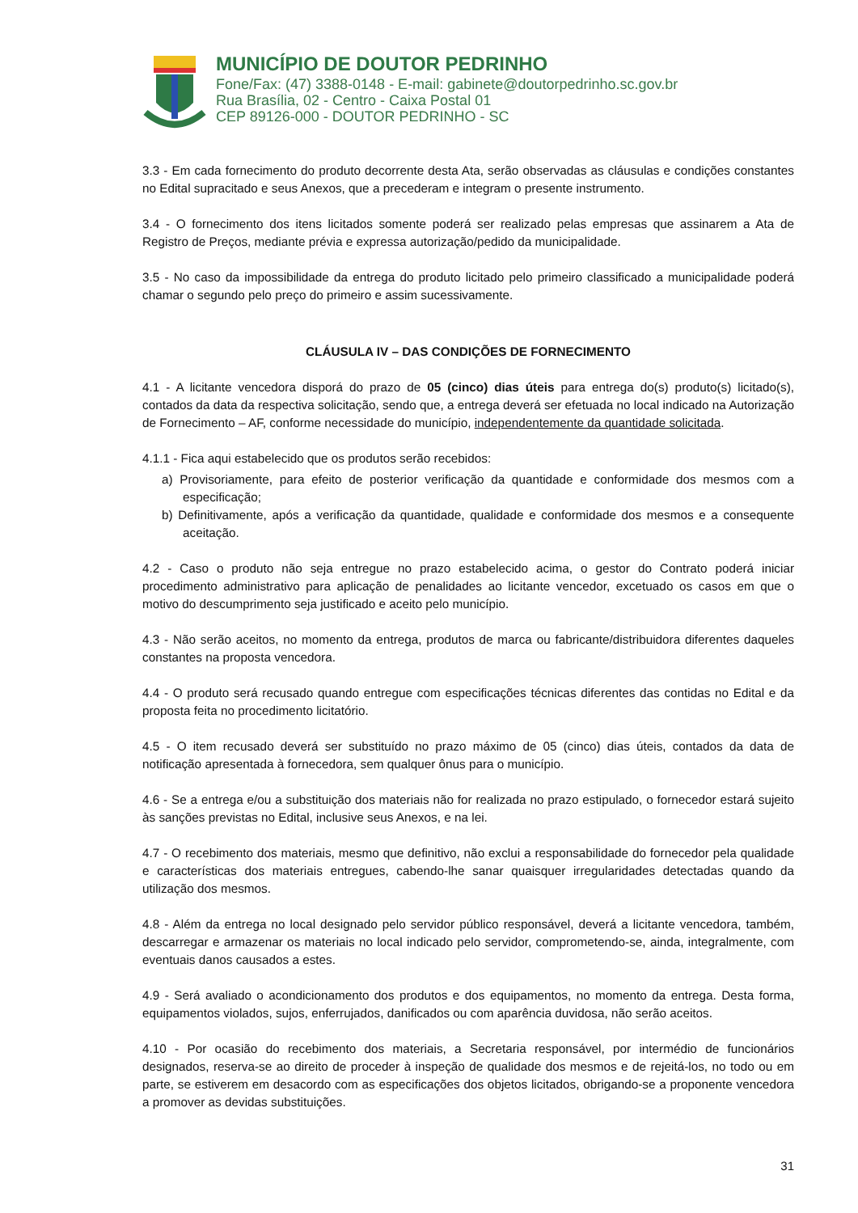MUNICÍPIO DE DOUTOR PEDRINHO
Fone/Fax: (47) 3388-0148 - E-mail: gabinete@doutorpedrinho.sc.gov.br
Rua Brasília, 02 - Centro - Caixa Postal 01
CEP 89126-000 - DOUTOR PEDRINHO - SC
3.3 - Em cada fornecimento do produto decorrente desta Ata, serão observadas as cláusulas e condições constantes no Edital supracitado e seus Anexos, que a precederam e integram o presente instrumento.
3.4 - O fornecimento dos itens licitados somente poderá ser realizado pelas empresas que assinarem a Ata de Registro de Preços, mediante prévia e expressa autorização/pedido da municipalidade.
3.5 - No caso da impossibilidade da entrega do produto licitado pelo primeiro classificado a municipalidade poderá chamar o segundo pelo preço do primeiro e assim sucessivamente.
CLÁUSULA IV – DAS CONDIÇÕES DE FORNECIMENTO
4.1 - A licitante vencedora disporá do prazo de 05 (cinco) dias úteis para entrega do(s) produto(s) licitado(s), contados da data da respectiva solicitação, sendo que, a entrega deverá ser efetuada no local indicado na Autorização de Fornecimento – AF, conforme necessidade do município, independentemente da quantidade solicitada.
4.1.1 - Fica aqui estabelecido que os produtos serão recebidos:
a) Provisoriamente, para efeito de posterior verificação da quantidade e conformidade dos mesmos com a especificação;
b) Definitivamente, após a verificação da quantidade, qualidade e conformidade dos mesmos e a consequente aceitação.
4.2 - Caso o produto não seja entregue no prazo estabelecido acima, o gestor do Contrato poderá iniciar procedimento administrativo para aplicação de penalidades ao licitante vencedor, excetuado os casos em que o motivo do descumprimento seja justificado e aceito pelo município.
4.3 - Não serão aceitos, no momento da entrega, produtos de marca ou fabricante/distribuidora diferentes daqueles constantes na proposta vencedora.
4.4 - O produto será recusado quando entregue com especificações técnicas diferentes das contidas no Edital e da proposta feita no procedimento licitatório.
4.5 - O item recusado deverá ser substituído no prazo máximo de 05 (cinco) dias úteis, contados da data de notificação apresentada à fornecedora, sem qualquer ônus para o município.
4.6 - Se a entrega e/ou a substituição dos materiais não for realizada no prazo estipulado, o fornecedor estará sujeito às sanções previstas no Edital, inclusive seus Anexos, e na lei.
4.7 - O recebimento dos materiais, mesmo que definitivo, não exclui a responsabilidade do fornecedor pela qualidade e características dos materiais entregues, cabendo-lhe sanar quaisquer irregularidades detectadas quando da utilização dos mesmos.
4.8 - Além da entrega no local designado pelo servidor público responsável, deverá a licitante vencedora, também, descarregar e armazenar os materiais no local indicado pelo servidor, comprometendo-se, ainda, integralmente, com eventuais danos causados a estes.
4.9 - Será avaliado o acondicionamento dos produtos e dos equipamentos, no momento da entrega. Desta forma, equipamentos violados, sujos, enferrujados, danificados ou com aparência duvidosa, não serão aceitos.
4.10 - Por ocasião do recebimento dos materiais, a Secretaria responsável, por intermédio de funcionários designados, reserva-se ao direito de proceder à inspeção de qualidade dos mesmos e de rejeitá-los, no todo ou em parte, se estiverem em desacordo com as especificações dos objetos licitados, obrigando-se a proponente vencedora a promover as devidas substituições.
31